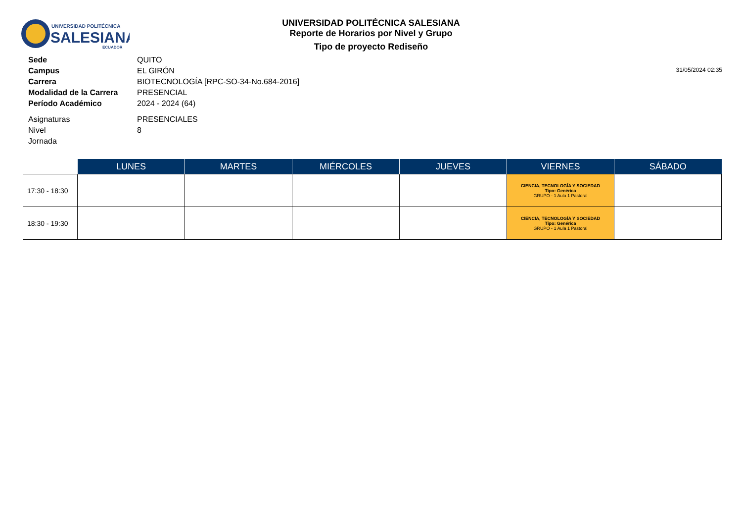UNIVERSIDAD POLITÉCNICA
SALESIANA
ECUADOR
UNIVERSIDAD POLITÉCNICA SALESIANA
Reporte de Horarios por Nivel y Grupo
Tipo de proyecto Rediseño
31/05/2024 02:35
| Sede | QUITO |
| Campus | EL GIRÓN |
| Carrera | BIOTECNOLOGÍA [RPC-SO-34-No.684-2016] |
| Modalidad de la Carrera | PRESENCIAL |
| Período Académico | 2024 - 2024 (64) |
| Asignaturas | PRESENCIALES |
| Nivel | 8 |
| Jornada | |
| | LUNES | MARTES | MIÉRCOLES | JUEVES | VIERNES | SÁBADO |
| --- | --- | --- | --- | --- | --- | --- |
| 17:30 - 18:30 | | | | | CIENCIA, TECNOLOGÍA Y SOCIEDAD Tipo: Genérica GRUPO - 1 Aula 1 Pastoral | |
| 18:30 - 19:30 | | | | | CIENCIA, TECNOLOGÍA Y SOCIEDAD Tipo: Genérica GRUPO - 1 Aula 1 Pastoral | |